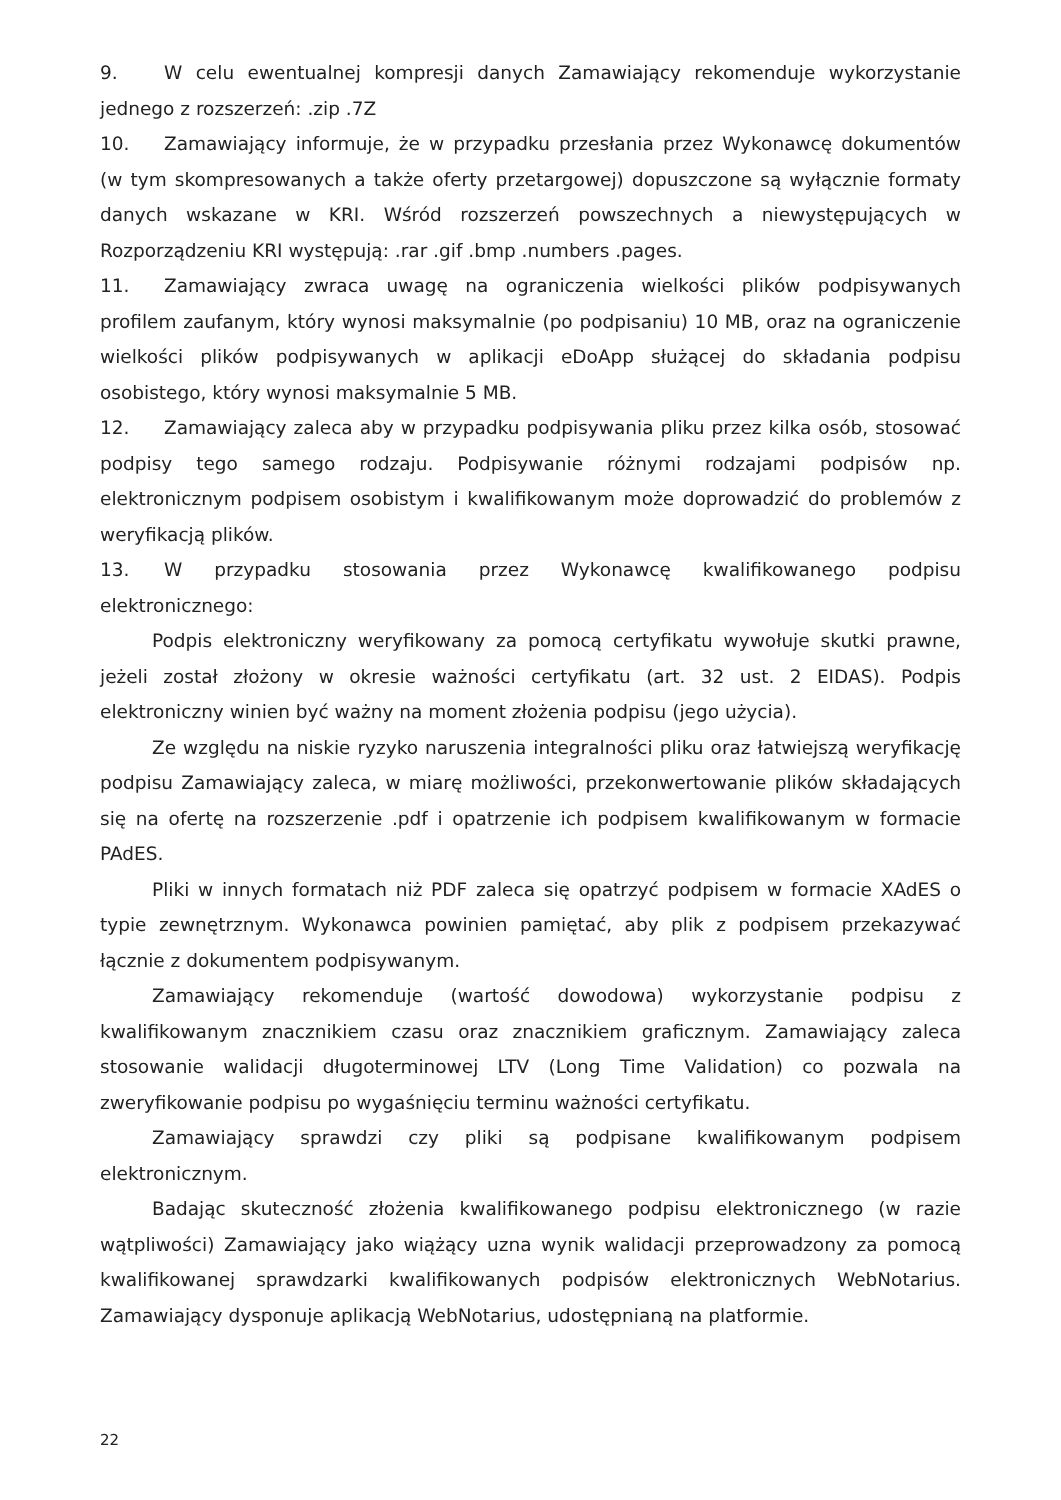9. W celu ewentualnej kompresji danych Zamawiający rekomenduje wykorzystanie jednego z rozszerzeń: .zip .7Z
10. Zamawiający informuje, że w przypadku przesłania przez Wykonawcę dokumentów (w tym skompresowanych a także oferty przetargowej) dopuszczone są wyłącznie formaty danych wskazane w KRI. Wśród rozszerzeń powszechnych a niewystępujących w Rozporządzeniu KRI występują: .rar .gif .bmp .numbers .pages.
11. Zamawiający zwraca uwagę na ograniczenia wielkości plików podpisywanych profilem zaufanym, który wynosi maksymalnie (po podpisaniu) 10 MB, oraz na ograniczenie wielkości plików podpisywanych w aplikacji eDoApp służącej do składania podpisu osobistego, który wynosi maksymalnie 5 MB.
12. Zamawiający zaleca aby w przypadku podpisywania pliku przez kilka osób, stosować podpisy tego samego rodzaju. Podpisywanie różnymi rodzajami podpisów np. elektronicznym podpisem osobistym i kwalifikowanym może doprowadzić do problemów z weryfikacją plików.
13. W przypadku stosowania przez Wykonawcę kwalifikowanego podpisu elektronicznego:
Podpis elektroniczny weryfikowany za pomocą certyfikatu wywołuje skutki prawne, jeżeli został złożony w okresie ważności certyfikatu (art. 32 ust. 2 EIDAS). Podpis elektroniczny winien być ważny na moment złożenia podpisu (jego użycia).
Ze względu na niskie ryzyko naruszenia integralności pliku oraz łatwiejszą weryfikację podpisu Zamawiający zaleca, w miarę możliwości, przekonwertowanie plików składających się na ofertę na rozszerzenie .pdf i opatrzenie ich podpisem kwalifikowanym w formacie PAdES.
Pliki w innych formatach niż PDF zaleca się opatrzyć podpisem w formacie XAdES o typie zewnętrznym. Wykonawca powinien pamiętać, aby plik z podpisem przekazywać łącznie z dokumentem podpisywanym.
Zamawiający rekomenduje (wartość dowodowa) wykorzystanie podpisu z kwalifikowanym znacznikiem czasu oraz znacznikiem graficznym. Zamawiający zaleca stosowanie walidacji długoterminowej LTV (Long Time Validation) co pozwala na zweryfikowanie podpisu po wygaśnięciu terminu ważności certyfikatu.
Zamawiający sprawdzi czy pliki są podpisane kwalifikowanym podpisem elektronicznym.
Badając skuteczność złożenia kwalifikowanego podpisu elektronicznego (w razie wątpliwości) Zamawiający jako wiążący uzna wynik walidacji przeprowadzony za pomocą kwalifikowanej sprawdzarki kwalifikowanych podpisów elektronicznych WebNotarius. Zamawiający dysponuje aplikacją WebNotarius, udostępnianą na platformie.
22